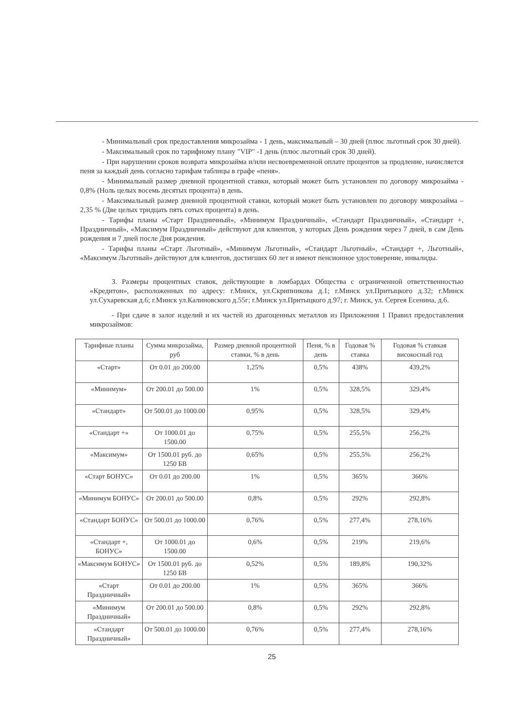- Минимальный срок предоставления микрозайма - 1 день, максимальный – 30 дней (плюс льготный срок 30 дней).
- Максимальный срок по тарифному плану "VIP" -1 день (плюс льготный срок 30 дней).
- При нарушении сроков возврата микрозайма и/или несвоевременной оплате процентов за продление, начисляется пеня за каждый день согласно тарифам таблицы в графе «пеня».
- Минимальный размер дневной процентной ставки, который может быть установлен по договору микрозайма - 0,8% (Ноль целых восемь десятых процента) в день.
- Максимальный размер дневной процентной ставки, который может быть установлен по договору микрозайма – 2,35 % (Две целых тридцать пять сотых процента) в день.
- Тарифы планы «Старт Праздничный», «Минимум Праздничный», «Стандарт Праздничный», «Стандарт +, Праздничный», «Максимум Праздничный» действуют для клиентов, у которых День рождения через 7 дней, в сам День рождения и 7 дней после Дня рождения.
- Тарифы планы «Старт Льготный», «Минимум Льготный», «Стандарт Льготный», «Стандарт +, Льготный», «Максимум Льготный» действуют для клиентов, достигших 60 лет и имеют пенсионное удостоверение, инвалиды.
3. Размеры процентных ставок, действующие в ломбардах Общества с ограниченной ответственностью «Кредитон», расположенных по адресу: г.Минск, ул.Скрипникова д.1; г.Минск ул.Притыцкого д.32; г.Минск ул.Сухаревская д.6; г.Минск ул.Калиновского д.55г; г.Минск ул.Притыцкого д.97; г. Минск, ул. Сергея Есенина, д.6.
- При сдаче в залог изделий и их частей из драгоценных металлов из Приложения 1 Правил предоставления микрозаймов:
| Тарифные планы | Сумма микрозайма, руб | Размер дневной процентной ставки, % в день | Пеня, % в день | Годовая % ставка | Годовая % ставкая високосный год |
| --- | --- | --- | --- | --- | --- |
| «Старт» | От 0.01 до 200.00 | 1,25% | 0,5% | 438% | 439,2% |
| «Минимум» | От 200.01 до 500.00 | 1% | 0,5% | 328,5% | 329,4% |
| «Стандарт» | От 500.01 до 1000.00 | 0,95% | 0,5% | 328,5% | 329,4% |
| «Стандарт +» | От 1000.01 до 1500.00 | 0,75% | 0,5% | 255,5% | 256,2% |
| «Максимум» | От 1500.01 руб. до 1250 БВ | 0,65% | 0,5% | 255,5% | 256,2% |
| «Старт БОНУС» | От 0.01 до 200.00 | 1% | 0,5% | 365% | 366% |
| «Минимум БОНУС» | От 200.01 до 500.00 | 0,8% | 0,5% | 292% | 292,8% |
| «Стандарт БОНУС» | От 500.01 до 1000.00 | 0,76% | 0,5% | 277,4% | 278,16% |
| «Стандарт +, БОНУС» | От 1000.01 до 1500.00 | 0,6% | 0,5% | 219% | 219,6% |
| «Максимум БОНУС» | От 1500.01 руб. до 1250 БВ | 0,52% | 0,5% | 189,8% | 190,32% |
| «Старт Праздничный» | От 0.01 до 200.00 | 1% | 0,5% | 365% | 366% |
| «Минимум Праздничный» | От 200.01 до 500.00 | 0,8% | 0,5% | 292% | 292,8% |
| «Стандарт Праздничный» | От 500.01 до 1000.00 | 0,76% | 0,5% | 277,4% | 278,16% |
25